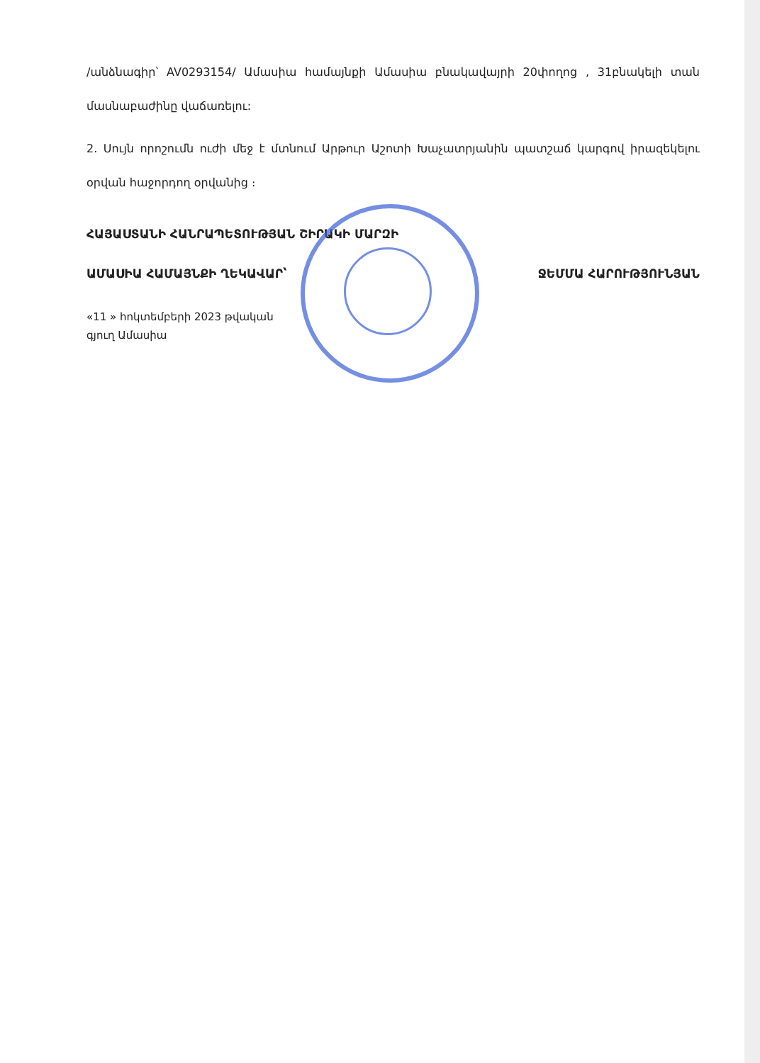/անձնագիր՝ AV0293154/ Ամասիա համայնքի Ամասիա բնակավայրի 20փողոց , 31բնակելի տան մասնաբաժինը վաճառելու:
2. Սույն որոշումն ուժի մեջ է մտնում Արթուր Աշոտի Խաչատրյանին պատշաճ կարգով իրազեկելու օրվան հաջորդող օրվանից ։
ՀԱՅԱՍՏԱՆԻ ՀԱՆՐԱՊԵՏՈՒԹՅԱՆ ՇԻՐԱԿԻ ՄԱՐԶԻ
ԱՄԱՍԻԱ ՀԱՄԱՅՆՔԻ ՂԵԿԱՎԱՐ՝ ՋԵՄՄԱ ՀԱՐՈՒԹՅՈՒՆՅԱՆ
«11 » հոկտեմբերի 2023 թվական
գյուղ Ամասիա